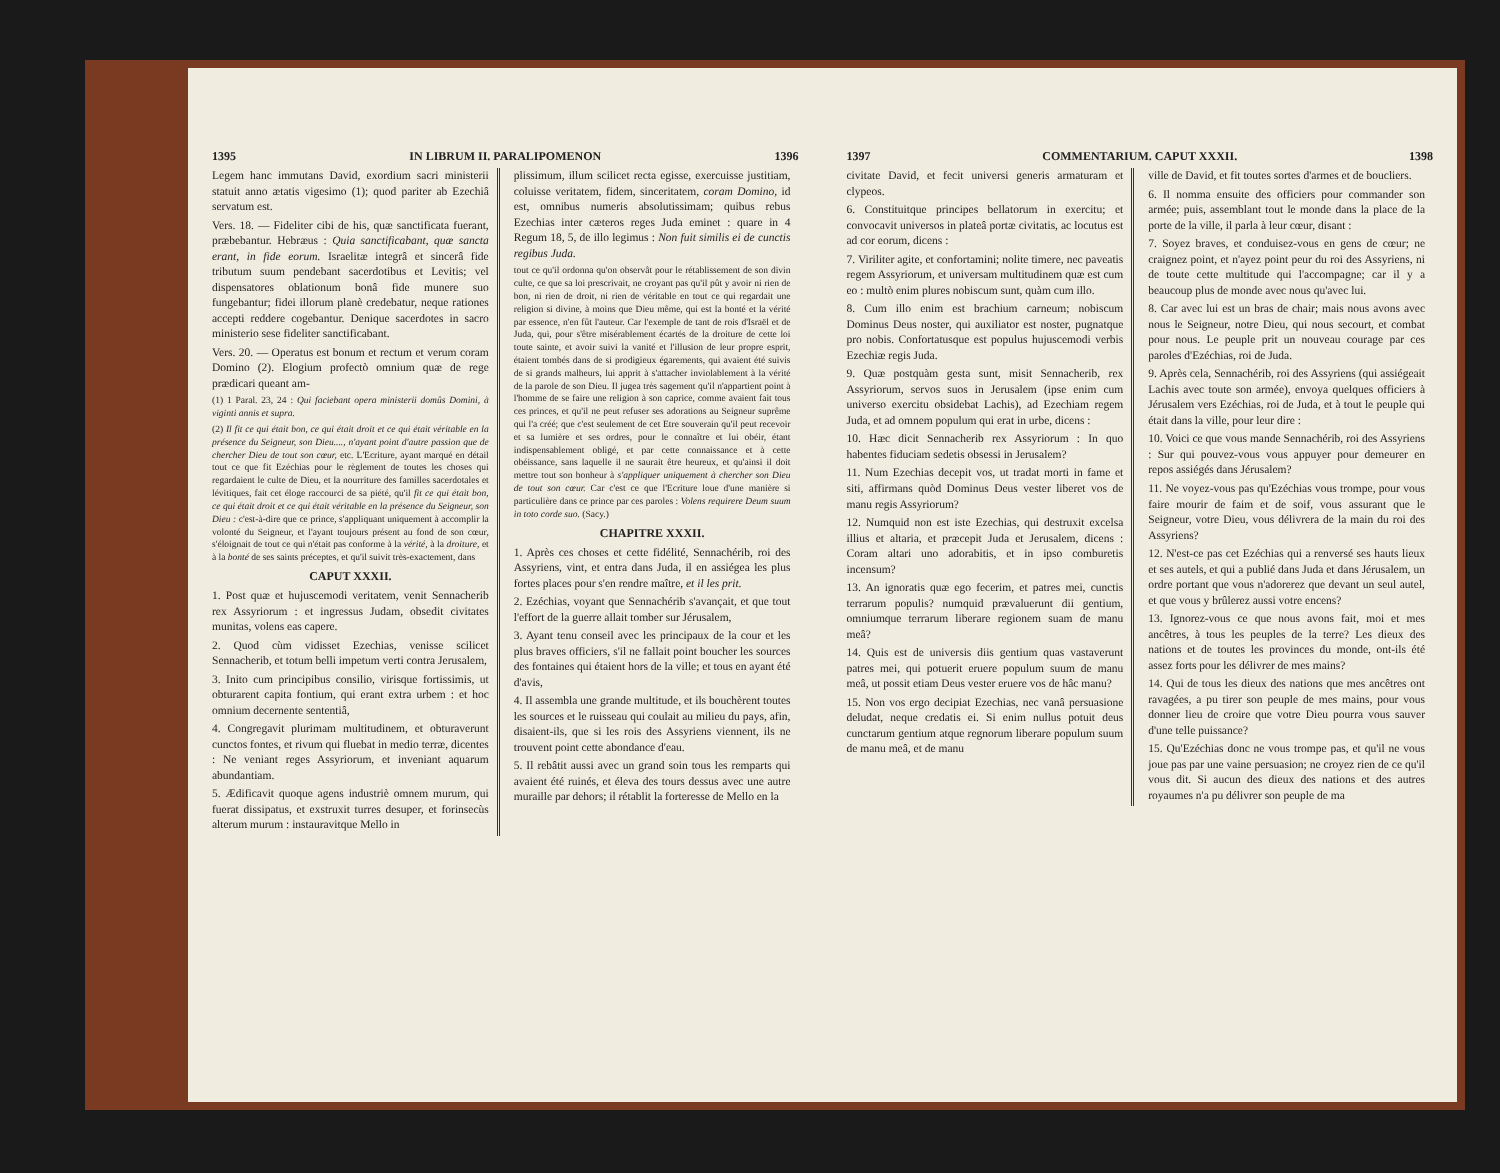1395 IN LIBRUM II. PARALIPOMENON 1396
Legem hanc immutans David, exordium sacri ministerii statuit anno ætatis vigesimo (1); quod pariter ab Ezechiâ servatum est.
Vers. 18. — Fideliter cibi de his, quæ sanctificata fuerant, præbebantur. Hebræus : Quia sanctificabant, quæ sancta erant, in fide eorum. Israelitæ integrâ et sincerâ fide tributum suum pendebant sacerdotibus et Levitis; vel dispensatores oblationum bonâ fide munere suo fungebantur; fidei illorum planè credebatur, neque rationes accepti reddere cogebantur. Denique sacerdotes in sacro ministerio sese fideliter sanctificabant.
Vers. 20. — Operatus est bonum et rectum et verum coram Domino (2). Elogium profectò omnium quæ de rege prædicari queant am-
(1) 1 Paral. 23, 24 : Qui faciebant opera ministerii domûs Domini, à viginti annis et supra.
(2) Il fit ce qui était bon, ce qui était droit et ce qui était véritable en la présence du Seigneur, son Dieu...., n'ayant point d'autre passion que de chercher Dieu de tout son cœur, etc. L'Ecriture, ayant marqué en détail tout ce que fit Ezéchias pour le règlement de toutes les choses qui regardaient le culte de Dieu, et la nourriture des familles sacerdotales et lévitiques, fait cet éloge raccourci de sa piété, qu'il fit ce qui était bon, ce qui était droit et ce qui était véritable en la présence du Seigneur, son Dieu : c'est-à-dire que ce prince, s'appliquant uniquement à accomplir la volonté du Seigneur, et l'ayant toujours présent au fond de son cœur, s'éloignait de tout ce qui n'était pas conforme à la vérité, à la droiture, et à la bonté de ses saints préceptes, et qu'il suivit très-exactement, dans
CAPUT XXXII.
1. Post quæ et hujuscemodi veritatem, venit Sennacherib rex Assyriorum : et ingressus Judam, obsedit civitates munitas, volens eas capere.
2. Quod cùm vidisset Ezechias, venisse scilicet Sennacherib, et totum belli impetum verti contra Jerusalem,
3. Inito cum principibus consilio, virisque fortissimis, ut obturarent capita fontium, qui erant extra urbem : et hoc omnium decernente sententiâ,
4. Congregavit plurimam multitudinem, et obturaverunt cunctos fontes, et rivum qui fluebat in medio terræ, dicentes : Ne veniant reges Assyriorum, et inveniant aquarum abundantiam.
5. Ædificavit quoque agens industriè omnem murum, qui fuerat dissipatus, et exstruxit turres desuper, et forinsecùs alterum murum : instauravitque Mello in
plissimum, illum scilicet recta egisse, exercuisse justitiam, coluisse veritatem, fidem, sinceritatem, coram Domino, id est, omnibus numeris absolutissimam; quibus rebus Ezechias inter cæteros reges Juda eminet : quare in 4 Regum 18, 5, de illo legimus : Non fuit similis ei de cunctis regibus Juda.
tout ce qu'il ordonna qu'on observât pour le rétablissement de son divin culte, ce que sa loi prescrivait, ne croyant pas qu'il pût y avoir ni rien de bon, ni rien de droit, ni rien de véritable en tout ce qui regardait une religion si divine, à moins que Dieu même, qui est la bonté et la vérité par essence, n'en fût l'auteur. Car l'exemple de tant de rois d'Israël et de Juda, qui, pour s'être misérablement écartés de la droiture de cette loi toute sainte, et avoir suivi la vanité et l'illusion de leur propre esprit, étaient tombés dans de si prodigieux égarements, qui avaient été suivis de si grands malheurs, lui apprit à s'attacher inviolablement à la vérité de la parole de son Dieu. Il jugea très sagement qu'il n'appartient point à l'homme de se faire une religion à son caprice, comme avaient fait tous ces princes, et qu'il ne peut refuser ses adorations au Seigneur suprême qui l'a créé; que c'est seulement de cet Etre souverain qu'il peut recevoir et sa lumière et ses ordres, pour le connaître et lui obéir, étant indispensablement obligé, et par cette connaissance et à cette obéissance, sans laquelle il ne saurait être heureux, et qu'ainsi il doit mettre tout son bonheur à s'appliquer uniquement à chercher son Dieu de tout son cœur. Car c'est ce que l'Ecriture loue d'une manière si particulière dans ce prince par ces paroles : Volens requirere Deum suum in toto corde suo. (Sacy.)
CHAPITRE XXXII.
1. Après ces choses et cette fidélité, Sennachérib, roi des Assyriens, vint, et entra dans Juda, il en assiégea les plus fortes places pour s'en rendre maître, et il les prit.
2. Ezéchias, voyant que Sennachérib s'avançait, et que tout l'effort de la guerre allait tomber sur Jérusalem,
3. Ayant tenu conseil avec les principaux de la cour et les plus braves officiers, s'il ne fallait point boucher les sources des fontaines qui étaient hors de la ville; et tous en ayant été d'avis,
4. Il assembla une grande multitude, et ils bouchèrent toutes les sources et le ruisseau qui coulait au milieu du pays, afin, disaient-ils, que si les rois des Assyriens viennent, ils ne trouvent point cette abondance d'eau.
5. Il rebâtit aussi avec un grand soin tous les remparts qui avaient été ruinés, et éleva des tours dessus avec une autre muraille par dehors; il rétablit la forteresse de Mello en la
1397 COMMENTARIUM. CAPUT XXXII. 1398
civitate David, et fecit universi generis armaturam et clypeos.
6. Constituitque principes bellatorum in exercitu; et convocavit universos in plateâ portæ civitatis, ac locutus est ad cor eorum, dicens :
7. Viriliter agite, et confortamini; nolite timere, nec paveatis regem Assyriorum, et universam multitudinem quæ est cum eo : multò enim plures nobiscum sunt, quàm cum illo.
8. Cum illo enim est brachium carneum; nobiscum Dominus Deus noster, qui auxiliator est noster, pugnatque pro nobis. Confortatusque est populus hujuscemodi verbis Ezechiæ regis Juda.
9. Quæ postquàm gesta sunt, misit Sennacherib, rex Assyriorum, servos suos in Jerusalem (ipse enim cum universo exercitu obsidebat Lachis), ad Ezechiam regem Juda, et ad omnem populum qui erat in urbe, dicens :
10. Hæc dicit Sennacherib rex Assyriorum : In quo habentes fiduciam sedetis obsessi in Jerusalem?
11. Num Ezechias decepit vos, ut tradat morti in fame et siti, affirmans quòd Dominus Deus vester liberet vos de manu regis Assyriorum?
12. Numquid non est iste Ezechias, qui destruxit excelsa illius et altaria, et præcepit Juda et Jerusalem, dicens : Coram altari uno adorabitis, et in ipso comburetis incensum?
13. An ignoratis quæ ego fecerim, et patres mei, cunctis terrarum populis? numquid prævaluerunt dii gentium, omniumque terrarum liberare regionem suam de manu meâ?
14. Quis est de universis diis gentium quas vastaverunt patres mei, qui potuerit eruere populum suum de manu meâ, ut possit etiam Deus vester eruere vos de hâc manu?
15. Non vos ergo decipiat Ezechias, nec vanâ persuasione deludat, neque credatis ei. Si enim nullus potuit deus cunctarum gentium atque regnorum liberare populum suum de manu meâ, et de manu
ville de David, et fit toutes sortes d'armes et de boucliers.
6. Il nomma ensuite des officiers pour commander son armée; puis, assemblant tout le monde dans la place de la porte de la ville, il parla à leur cœur, disant :
7. Soyez braves, et conduisez-vous en gens de cœur; ne craignez point, et n'ayez point peur du roi des Assyriens, ni de toute cette multitude qui l'accompagne; car il y a beaucoup plus de monde avec nous qu'avec lui.
8. Car avec lui est un bras de chair; mais nous avons avec nous le Seigneur, notre Dieu, qui nous secourt, et combat pour nous. Le peuple prit un nouveau courage par ces paroles d'Ezéchias, roi de Juda.
9. Après cela, Sennachérib, roi des Assyriens (qui assiégeait Lachis avec toute son armée), envoya quelques officiers à Jérusalem vers Ezéchias, roi de Juda, et à tout le peuple qui était dans la ville, pour leur dire :
10. Voici ce que vous mande Sennachérib, roi des Assyriens : Sur qui pouvez-vous vous appuyer pour demeurer en repos assiégés dans Jérusalem?
11. Ne voyez-vous pas qu'Ezéchias vous trompe, pour vous faire mourir de faim et de soif, vous assurant que le Seigneur, votre Dieu, vous délivrera de la main du roi des Assyriens?
12. N'est-ce pas cet Ezéchias qui a renversé ses hauts lieux et ses autels, et qui a publié dans Juda et dans Jérusalem, un ordre portant que vous n'adorerez que devant un seul autel, et que vous y brûlerez aussi votre encens?
13. Ignorez-vous ce que nous avons fait, moi et mes ancêtres, à tous les peuples de la terre? Les dieux des nations et de toutes les provinces du monde, ont-ils été assez forts pour les délivrer de mes mains?
14. Qui de tous les dieux des nations que mes ancêtres ont ravagées, a pu tirer son peuple de mes mains, pour vous donner lieu de croire que votre Dieu pourra vous sauver d'une telle puissance?
15. Qu'Ezéchias donc ne vous trompe pas, et qu'il ne vous joue pas par une vaine persuasion; ne croyez rien de ce qu'il vous dit. Si aucun des dieux des nations et des autres royaumes n'a pu délivrer son peuple de ma